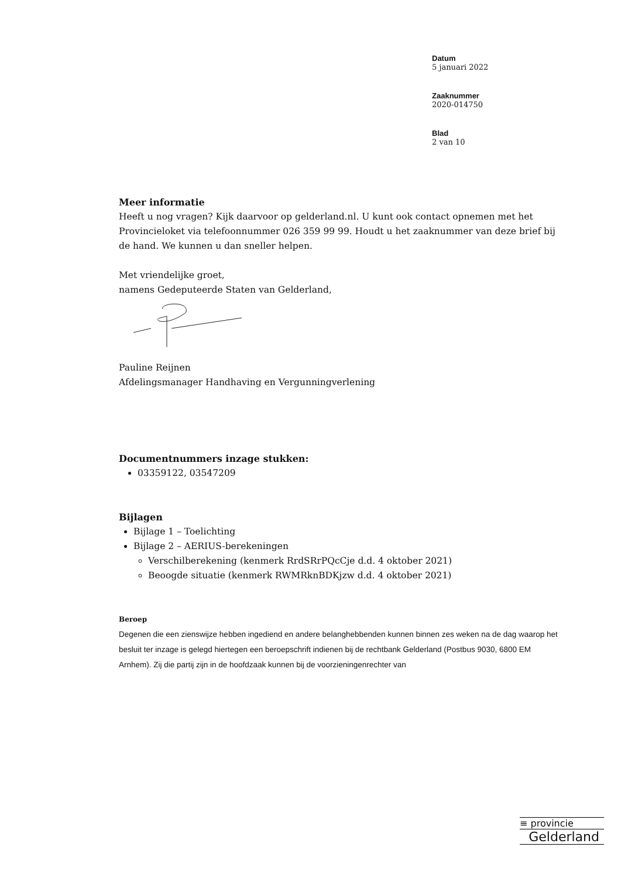Datum
5 januari 2022
Zaaknummer
2020-014750
Blad
2 van 10
Meer informatie
Heeft u nog vragen? Kijk daarvoor op gelderland.nl. U kunt ook contact opnemen met het Provincieloket via telefoonnummer 026 359 99 99. Houdt u het zaaknummer van deze brief bij de hand. We kunnen u dan sneller helpen.
Met vriendelijke groet,
namens Gedeputeerde Staten van Gelderland,
Pauline Reijnen
Afdelingsmanager Handhaving en Vergunningverlening
Documentnummers inzage stukken:
03359122, 03547209
Bijlagen
Bijlage 1 – Toelichting
Bijlage 2 – AERIUS-berekeningen
Verschilberekening (kenmerk RrdSRrPQcCje d.d. 4 oktober 2021)
Beoogde situatie (kenmerk RWMRknBDKjzw d.d. 4 oktober 2021)
Beroep
Degenen die een zienswijze hebben ingediend en andere belanghebbenden kunnen binnen zes weken na de dag waarop het besluit ter inzage is gelegd hiertegen een beroepschrift indienen bij de rechtbank Gelderland (Postbus 9030, 6800 EM Arnhem). Zij die partij zijn in de hoofdzaak kunnen bij de voorzieningenrechter van
≡ provincie
Gelderland